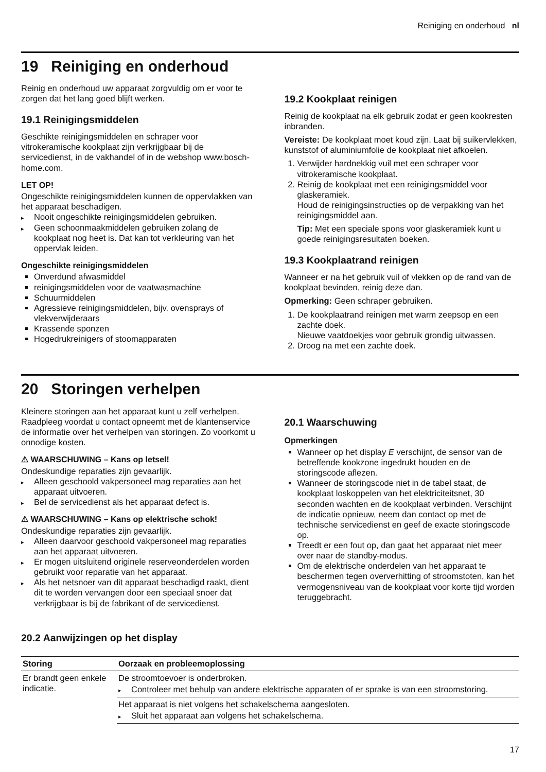Reiniging en onderhoud nl
19 Reiniging en onderhoud
Reinig en onderhoud uw apparaat zorgvuldig om er voor te zorgen dat het lang goed blijft werken.
19.1 Reinigingsmiddelen
Geschikte reinigingsmiddelen en schraper voor vitrokeramische kookplaat zijn verkrijgbaar bij de servicedienst, in de vakhandel of in de webshop www.bosch-home.com.
LET OP!
Ongeschikte reinigingsmiddelen kunnen de oppervlakken van het apparaat beschadigen.
Nooit ongeschikte reinigingsmiddelen gebruiken.
Geen schoonmaakmiddelen gebruiken zolang de kookplaat nog heet is. Dat kan tot verkleuring van het oppervlak leiden.
Ongeschikte reinigingsmiddelen
Onverdund afwasmiddel
reinigingsmiddelen voor de vaatwasmachine
Schuurmiddelen
Agressieve reinigingsmiddelen, bijv. ovensprays of vlekverwijderaars
Krassende sponzen
Hogedrukreinigers of stoomapparaten
19.2 Kookplaat reinigen
Reinig de kookplaat na elk gebruik zodat er geen kookresten inbranden.
Vereiste: De kookplaat moet koud zijn. Laat bij suikervlekken, kunststof of aluminiumfolie de kookplaat niet afkoelen.
1. Verwijder hardnekkig vuil met een schraper voor vitrokeramische kookplaat.
2. Reinig de kookplaat met een reinigingsmiddel voor glaskeramiek.
Houd de reinigingsinstructies op de verpakking van het reinigingsmiddel aan.
Tip: Met een speciale spons voor glaskeramiek kunt u goede reinigingsresultaten boeken.
19.3 Kookplaatrand reinigen
Wanneer er na het gebruik vuil of vlekken op de rand van de kookplaat bevinden, reinig deze dan.
Opmerking: Geen schraper gebruiken.
1. De kookplaatrand reinigen met warm zeepsop en een zachte doek.
Nieuwe vaatdoekjes voor gebruik grondig uitwassen.
2. Droog na met een zachte doek.
20 Storingen verhelpen
Kleinere storingen aan het apparaat kunt u zelf verhelpen. Raadpleeg voordat u contact opneemt met de klantenservice de informatie over het verhelpen van storingen. Zo voorkomt u onnodige kosten.
⚠ WAARSCHUWING – Kans op letsel!
Ondeskundige reparaties zijn gevaarlijk.
Alleen geschoold vakpersoneel mag reparaties aan het apparaat uitvoeren.
Bel de servicedienst als het apparaat defect is.
⚠ WAARSCHUWING – Kans op elektrische schok!
Ondeskundige reparaties zijn gevaarlijk.
Alleen daarvoor geschoold vakpersoneel mag reparaties aan het apparaat uitvoeren.
Er mogen uitsluitend originele reserveonderdelen worden gebruikt voor reparatie van het apparaat.
Als het netsnoer van dit apparaat beschadigd raakt, dient dit te worden vervangen door een speciaal snoer dat verkrijgbaar is bij de fabrikant of de servicedienst.
20.1 Waarschuwing
Opmerkingen
Wanneer op het display E verschijnt, de sensor van de betreffende kookzone ingedrukt houden en de storingscode aflezen.
Wanneer de storingscode niet in de tabel staat, de kookplaat loskoppelen van het elektriciteitsnet, 30 seconden wachten en de kookplaat verbinden. Verschijnt de indicatie opnieuw, neem dan contact op met de technische servicedienst en geef de exacte storingscode op.
Treedt er een fout op, dan gaat het apparaat niet meer over naar de standby-modus.
Om de elektrische onderdelen van het apparaat te beschermen tegen oververhitting of stroomstoten, kan het vermogensniveau van de kookplaat voor korte tijd worden teruggebracht.
20.2 Aanwijzingen op het display
| Storing | Oorzaak en probleemoplossing |
| --- | --- |
| Er brandt geen enkele indicatie. | De stroomtoevoer is onderbroken. Controleer met behulp van andere elektrische apparaten of er sprake is van een stroomstoring. |
| | Het apparaat is niet volgens het schakelschema aangesloten. Sluit het apparaat aan volgens het schakelschema. |
17